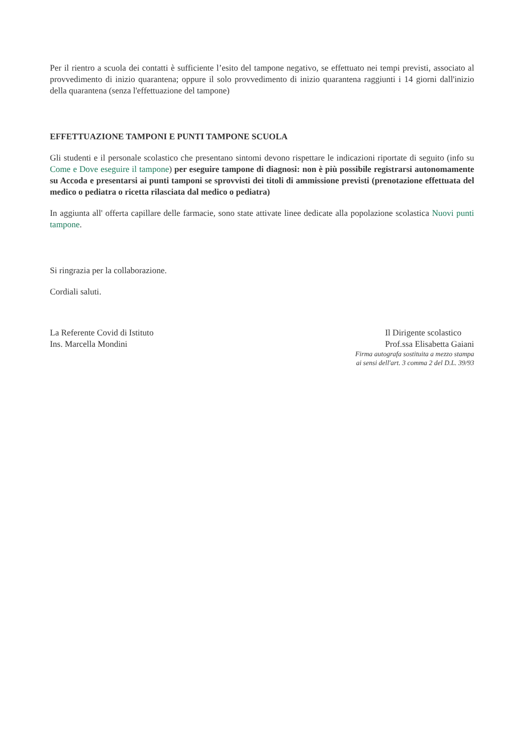Per il rientro a scuola dei contatti è sufficiente l’esito del tampone negativo, se effettuato nei tempi previsti, associato al provvedimento di inizio quarantena; oppure il solo provvedimento di inizio quarantena raggiunti i 14 giorni dall'inizio della quarantena (senza l'effettuazione del tampone)
EFFETTUAZIONE TAMPONI E PUNTI TAMPONE SCUOLA
Gli studenti e il personale scolastico che presentano sintomi devono rispettare le indicazioni riportate di seguito (info su Come e Dove eseguire il tampone) per eseguire tampone di diagnosi: non è più possibile registrarsi autonomamente su Accoda e presentarsi ai punti tamponi se sprovvisti dei titoli di ammissione previsti (prenotazione effettuata del medico o pediatra o ricetta rilasciata dal medico o pediatra)
In aggiunta all' offerta capillare delle farmacie, sono state attivate linee dedicate alla popolazione scolastica Nuovi punti tampone.
Si ringrazia per la collaborazione.
Cordiali saluti.
La Referente Covid di Istituto
Ins. Marcella Mondini
Il Dirigente scolastico
Prof.ssa Elisabetta Gaiani
Firma autografa sostituita a mezzo stampa
ai sensi dell'art. 3 comma 2 del D.L. 39/93